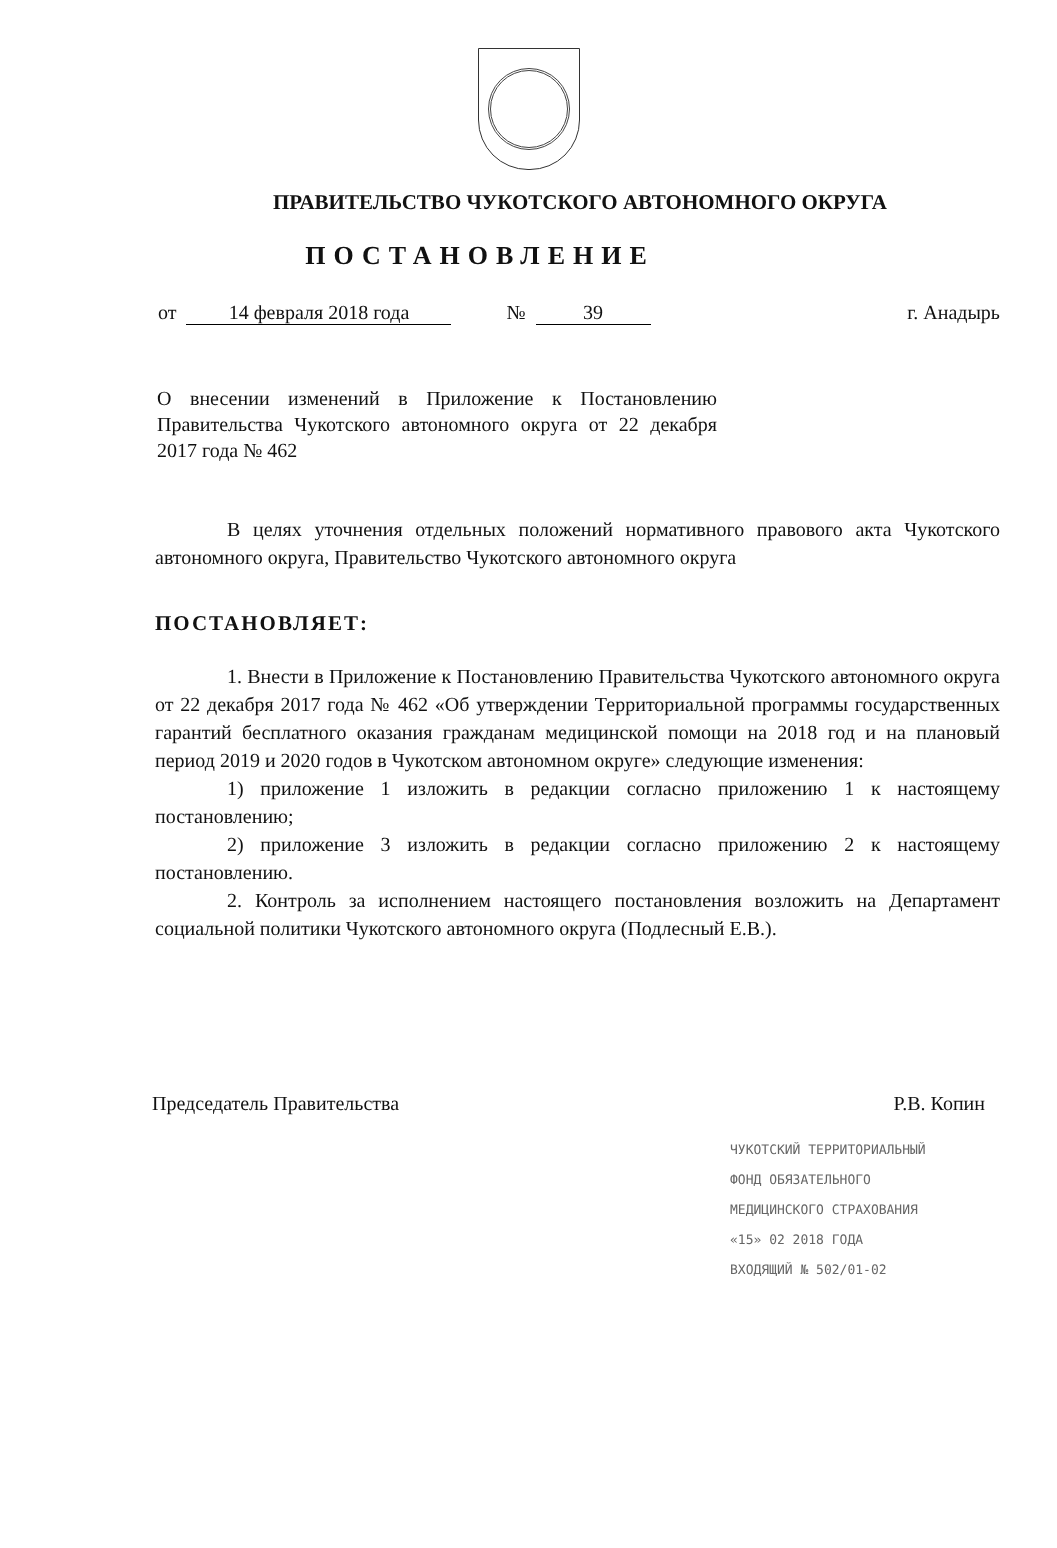ПРАВИТЕЛЬСТВО ЧУКОТСКОГО АВТОНОМНОГО ОКРУГА
ПОСТАНОВЛЕНИЕ
от 14 февраля 2018 года № 39 г. Анадырь
О внесении изменений в Приложение к Постановлению Правительства Чукотского автономного округа от 22 декабря 2017 года № 462
В целях уточнения отдельных положений нормативного правового акта Чукотского автономного округа, Правительство Чукотского автономного округа
ПОСТАНОВЛЯЕТ:
1. Внести в Приложение к Постановлению Правительства Чукотского автономного округа от 22 декабря 2017 года № 462 «Об утверждении Территориальной программы государственных гарантий бесплатного оказания гражданам медицинской помощи на 2018 год и на плановый период 2019 и 2020 годов в Чукотском автономном округе» следующие изменения:
1) приложение 1 изложить в редакции согласно приложению 1 к настоящему постановлению;
2) приложение 3 изложить в редакции согласно приложению 2 к настоящему постановлению.
2. Контроль за исполнением настоящего постановления возложить на Департамент социальной политики Чукотского автономного округа (Подлесный Е.В.).
Председатель Правительства Р.В. Копин
ЧУКОТСКИЙ ТЕРРИТОРИАЛЬНЫЙ
ФОНД ОБЯЗАТЕЛЬНОГО
МЕДИЦИНСКОГО СТРАХОВАНИЯ
«15» 02 2018 ГОДА
ВХОДЯЩИЙ № 502/01-02